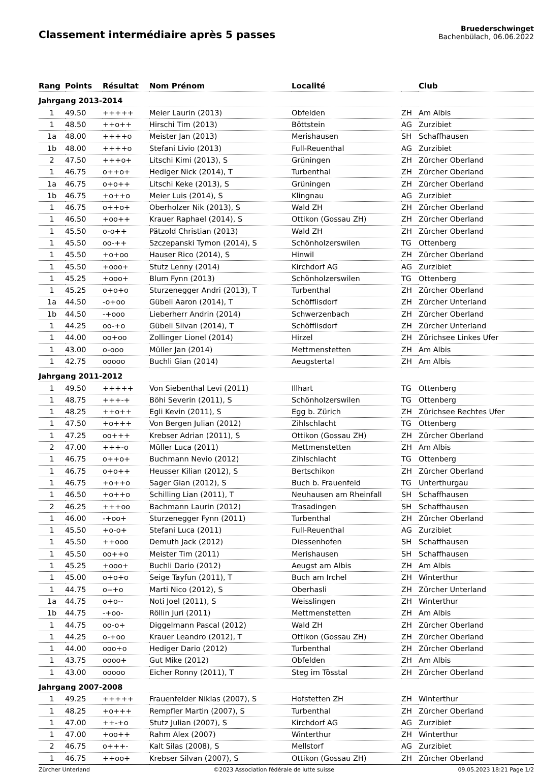Classement intermédiaire après 5 passes
Bruederschwinget
Bachenbülach, 06.06.2022
| Rang | Points | Résultat | Nom Prénom | Localité | | Club |
| --- | --- | --- | --- | --- | --- | --- |
| Jahrgang 2013-2014 | | | | | | |
| 1 | 49.50 | +++++ | Meier Laurin (2013) | Obfelden | ZH | Am Albis |
| 1 | 48.50 | ++o++ | Hirschi Tim (2013) | Böttstein | AG | Zurzibiet |
| 1a | 48.00 | ++++o | Meister Jan (2013) | Merishausen | SH | Schaffhausen |
| 1b | 48.00 | ++++o | Stefani Livio (2013) | Full-Reuenthal | AG | Zurzibiet |
| 2 | 47.50 | +++o+ | Litschi Kimi (2013), S | Grüningen | ZH | Zürcher Oberland |
| 1 | 46.75 | o++o+ | Hediger Nick (2014), T | Turbenthal | ZH | Zürcher Oberland |
| 1a | 46.75 | o+o++ | Litschi Keke (2013), S | Grüningen | ZH | Zürcher Oberland |
| 1b | 46.75 | +o++o | Meier Luis (2014), S | Klingnau | AG | Zurzibiet |
| 1 | 46.75 | o++o+ | Oberholzer Nik (2013), S | Wald ZH | ZH | Zürcher Oberland |
| 1 | 46.50 | +oo++ | Krauer Raphael (2014), S | Ottikon (Gossau ZH) | ZH | Zürcher Oberland |
| 1 | 45.50 | o-o++ | Pätzold Christian (2013) | Wald ZH | ZH | Zürcher Oberland |
| 1 | 45.50 | oo-++ | Szczepanski Tymon (2014), S | Schönholzerswilen | TG | Ottenberg |
| 1 | 45.50 | +o+oo | Hauser Rico (2014), S | Hinwil | ZH | Zürcher Oberland |
| 1 | 45.50 | +ooo+ | Stutz Lenny (2014) | Kirchdorf AG | AG | Zurzibiet |
| 1 | 45.25 | +ooo+ | Blum Fynn (2013) | Schönholzerswilen | TG | Ottenberg |
| 1 | 45.25 | o+o+o | Sturzenegger Andri (2013), T | Turbenthal | ZH | Zürcher Oberland |
| 1a | 44.50 | -o+oo | Gübeli Aaron (2014), T | Schöfflisdorf | ZH | Zürcher Unterland |
| 1b | 44.50 | -+ooo | Lieberherr Andrin (2014) | Schwerzenbach | ZH | Zürcher Oberland |
| 1 | 44.25 | oo-+o | Gübeli Silvan (2014), T | Schöfflisdorf | ZH | Zürcher Unterland |
| 1 | 44.00 | oo+oo | Zollinger Lionel (2014) | Hirzel | ZH | Zürichsee Linkes Ufer |
| 1 | 43.00 | o-ooo | Müller Jan (2014) | Mettmenstetten | ZH | Am Albis |
| 1 | 42.75 | ooooo | Buchli Gian (2014) | Aeugstertal | ZH | Am Albis |
| Jahrgang 2011-2012 | | | | | | |
| 1 | 49.50 | +++++ | Von Siebenthal Levi (2011) | Illhart | TG | Ottenberg |
| 1 | 48.75 | +++-+ | Böhi Severin (2011), S | Schönholzerswilen | TG | Ottenberg |
| 1 | 48.25 | ++o++ | Egli Kevin (2011), S | Egg b. Zürich | ZH | Zürichsee Rechtes Ufer |
| 1 | 47.50 | +o+++ | Von Bergen Julian (2012) | Zihlschlacht | TG | Ottenberg |
| 1 | 47.25 | oo+++ | Krebser Adrian (2011), S | Ottikon (Gossau ZH) | ZH | Zürcher Oberland |
| 2 | 47.00 | +++-o | Müller Luca (2011) | Mettmenstetten | ZH | Am Albis |
| 1 | 46.75 | o++o+ | Buchmann Nevio (2012) | Zihlschlacht | TG | Ottenberg |
| 1 | 46.75 | o+o++ | Heusser Kilian (2012), S | Bertschikon | ZH | Zürcher Oberland |
| 1 | 46.75 | +o++o | Sager Gian (2012), S | Buch b. Frauenfeld | TG | Unterthurgau |
| 1 | 46.50 | +o++o | Schilling Lian (2011), T | Neuhausen am Rheinfall | SH | Schaffhausen |
| 2 | 46.25 | +++oo | Bachmann Laurin (2012) | Trasadingen | SH | Schaffhausen |
| 1 | 46.00 | -+oo+ | Sturzenegger Fynn (2011) | Turbenthal | ZH | Zürcher Oberland |
| 1 | 45.50 | +o-o+ | Stefani Luca (2011) | Full-Reuenthal | AG | Zurzibiet |
| 1 | 45.50 | ++ooo | Demuth Jack (2012) | Diessenhofen | SH | Schaffhausen |
| 1 | 45.50 | oo++o | Meister Tim (2011) | Merishausen | SH | Schaffhausen |
| 1 | 45.25 | +ooo+ | Buchli Dario (2012) | Aeugst am Albis | ZH | Am Albis |
| 1 | 45.00 | o+o+o | Seige Tayfun (2011), T | Buch am Irchel | ZH | Winterthur |
| 1 | 44.75 | o--+o | Marti Nico (2012), S | Oberhasli | ZH | Zürcher Unterland |
| 1a | 44.75 | o+o-- | Noti Joel (2011), S | Weisslingen | ZH | Winterthur |
| 1b | 44.75 | -+oo- | Röllin Juri (2011) | Mettmenstetten | ZH | Am Albis |
| 1 | 44.75 | oo-o+ | Diggelmann Pascal (2012) | Wald ZH | ZH | Zürcher Oberland |
| 1 | 44.25 | o-+oo | Krauer Leandro (2012), T | Ottikon (Gossau ZH) | ZH | Zürcher Oberland |
| 1 | 44.00 | ooo+o | Hediger Dario (2012) | Turbenthal | ZH | Zürcher Oberland |
| 1 | 43.75 | oooo+ | Gut Mike (2012) | Obfelden | ZH | Am Albis |
| 1 | 43.00 | ooooo | Eicher Ronny (2011), T | Steg im Tösstal | ZH | Zürcher Oberland |
| Jahrgang 2007-2008 | | | | | | |
| 1 | 49.25 | +++++ | Frauenfelder Niklas (2007), S | Hofstetten ZH | ZH | Winterthur |
| 1 | 48.25 | +o+++ | Rempfler Martin (2007), S | Turbenthal | ZH | Zürcher Oberland |
| 1 | 47.00 | ++-+o | Stutz Julian (2007), S | Kirchdorf AG | AG | Zurzibiet |
| 1 | 47.00 | +oo++ | Rahm Alex (2007) | Winterthur | ZH | Winterthur |
| 2 | 46.75 | o+++- | Kalt Silas (2008), S | Mellstorf | AG | Zurzibiet |
| 1 | 46.75 | ++oo+ | Krebser Silvan (2007), S | Ottikon (Gossau ZH) | ZH | Zürcher Oberland |
Zürcher Unterland ©2023 Association fédérale de lutte suisse 09.05.2023 18:21 Page 1/2